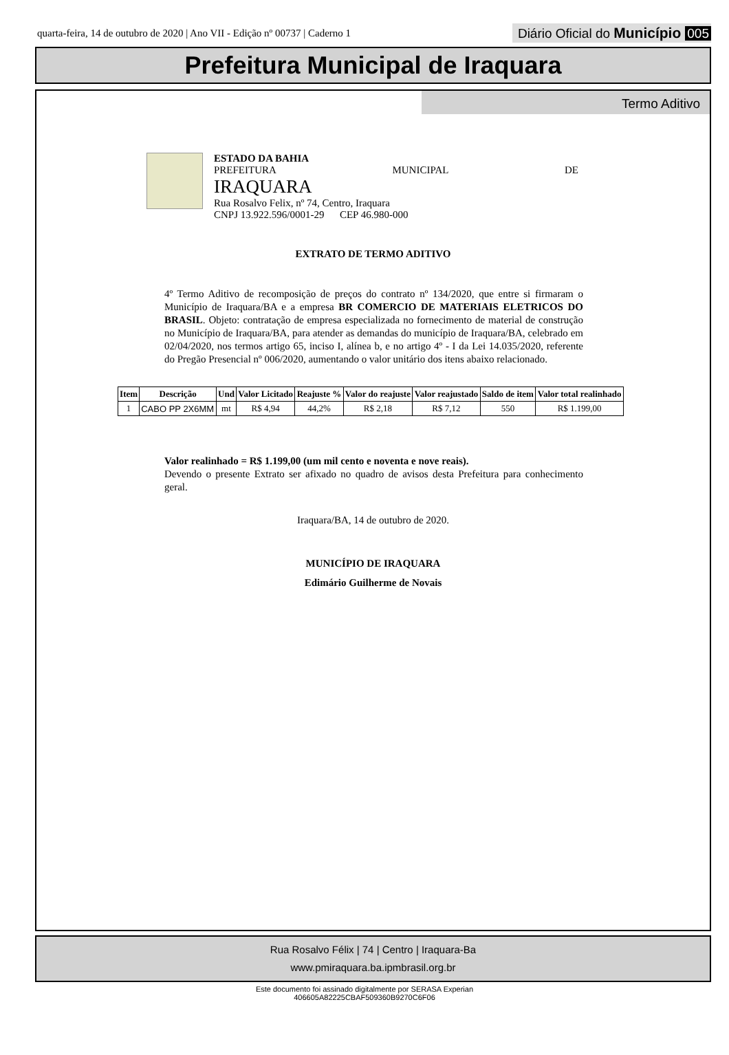quarta-feira, 14 de outubro de 2020 | Ano VII - Edição nº 00737 | Caderno 1
Diário Oficial do Município 005
Prefeitura Municipal de Iraquara
Termo Aditivo
ESTADO DA BAHIA
PREFEITURA MUNICIPAL DE
IRAQUARA
Rua Rosalvo Felix, nº 74, Centro, Iraquara
CNPJ 13.922.596/0001-29 CEP 46.980-000
EXTRATO DE TERMO ADITIVO
4º Termo Aditivo de recomposição de preços do contrato nº 134/2020, que entre si firmaram o Município de Iraquara/BA e a empresa BR COMERCIO DE MATERIAIS ELETRICOS DO BRASIL. Objeto: contratação de empresa especializada no fornecimento de material de construção no Município de Iraquara/BA, para atender as demandas do município de Iraquara/BA, celebrado em 02/04/2020, nos termos artigo 65, inciso I, alínea b, e no artigo 4º - I da Lei 14.035/2020, referente do Pregão Presencial nº 006/2020, aumentando o valor unitário dos itens abaixo relacionado.
| Item | Descrição | Und | Valor Licitado | Reajuste % | Valor do reajuste | Valor reajustado | Saldo de item | Valor total realinhado |
| --- | --- | --- | --- | --- | --- | --- | --- | --- |
| 1 | CABO PP 2X6MM | mt | R$ 4,94 | 44,2% | R$ 2,18 | R$ 7,12 | 550 | R$ 1.199,00 |
Valor realinhado = R$ 1.199,00 (um mil cento e noventa e nove reais).
Devendo o presente Extrato ser afixado no quadro de avisos desta Prefeitura para conhecimento geral.
Iraquara/BA, 14 de outubro de 2020.
MUNICÍPIO DE IRAQUARA
Edimário Guilherme de Novais
Rua Rosalvo Félix | 74 | Centro | Iraquara-Ba
www.pmiraquara.ba.ipmbrasil.org.br
Este documento foi assinado digitalmente por SERASA Experian
406605A82225CBAF509360B9270C6F06